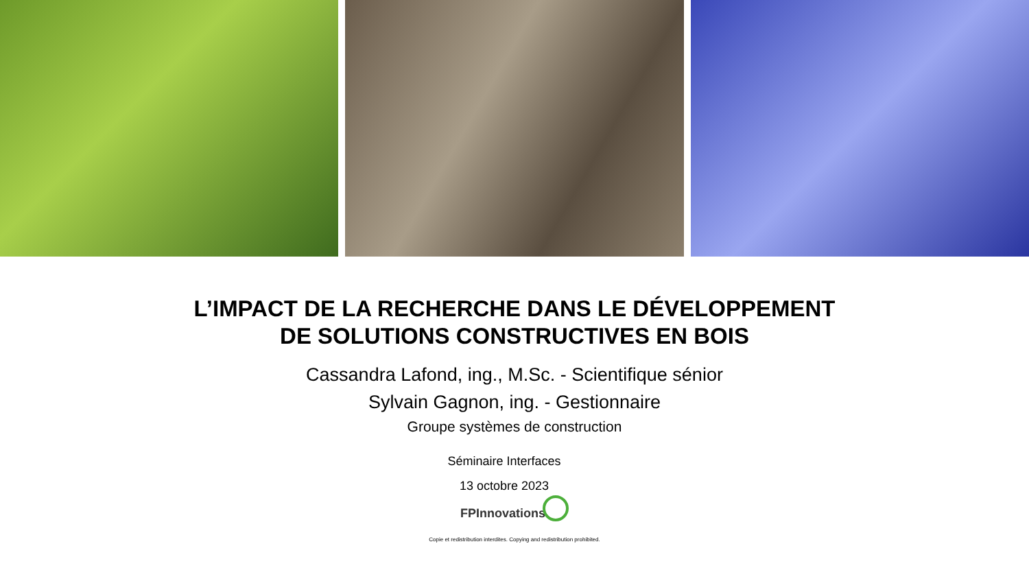L’IMPACT DE LA RECHERCHE DANS LE DÉVELOPPEMENT
DE SOLUTIONS CONSTRUCTIVES EN BOIS
Cassandra Lafond, ing., M.Sc. - Scientifique sénior
Sylvain Gagnon, ing. - Gestionnaire
Groupe systèmes de construction
Séminaire Interfaces
13 octobre 2023
FPInnovations
Copie et redistribution interdites. Copying and redistribution prohibited.